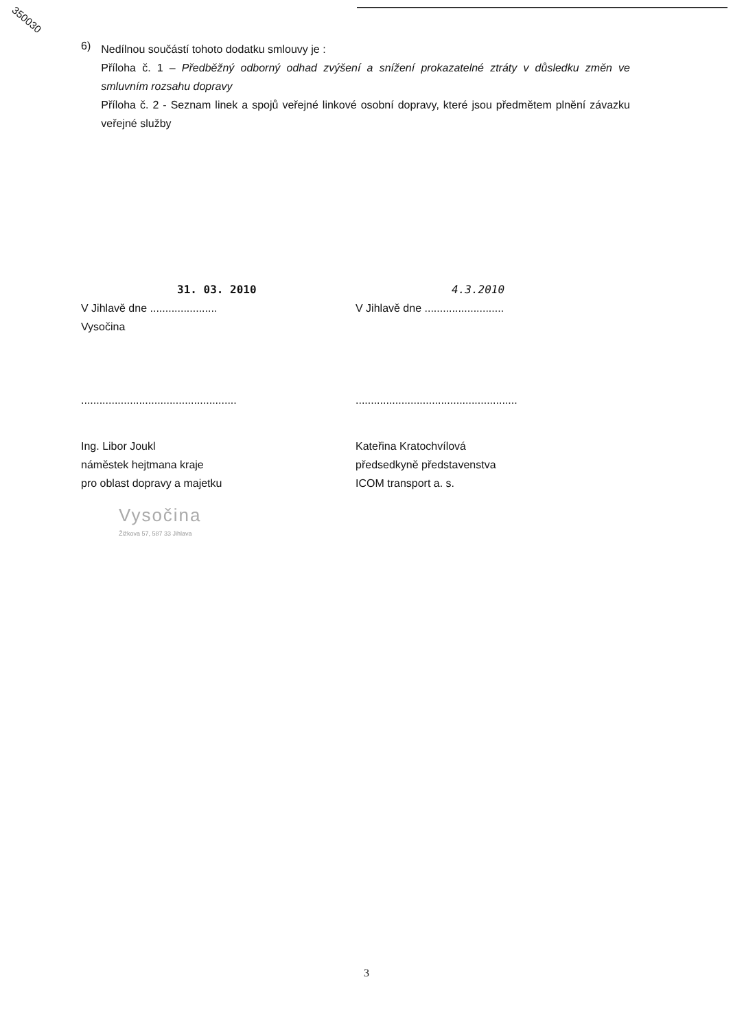350030
6)
Nedílnou součástí tohoto dodatku smlouvy je :
Příloha č. 1 – Předběžný odborný odhad zvýšení a snížení prokazatelné ztráty v důsledku změn ve smluvním rozsahu dopravy
Příloha č. 2 - Seznam linek a spojů veřejné linkové osobní dopravy, které jsou předmětem plnění závazku veřejné služby
31. 03. 2010
V Jihlavě dne ......................
Vysočina
...................................................
Ing. Libor Joukl
náměstek hejtmana kraje
pro oblast dopravy a majetku
Vysočina
Žižkova 57, 587 33 Jihlava
4.3.2010
V Jihlavě dne ..........................
.....................................................
Kateřina Kratochvílová
předsedkyně představenstva
ICOM transport a. s.
3